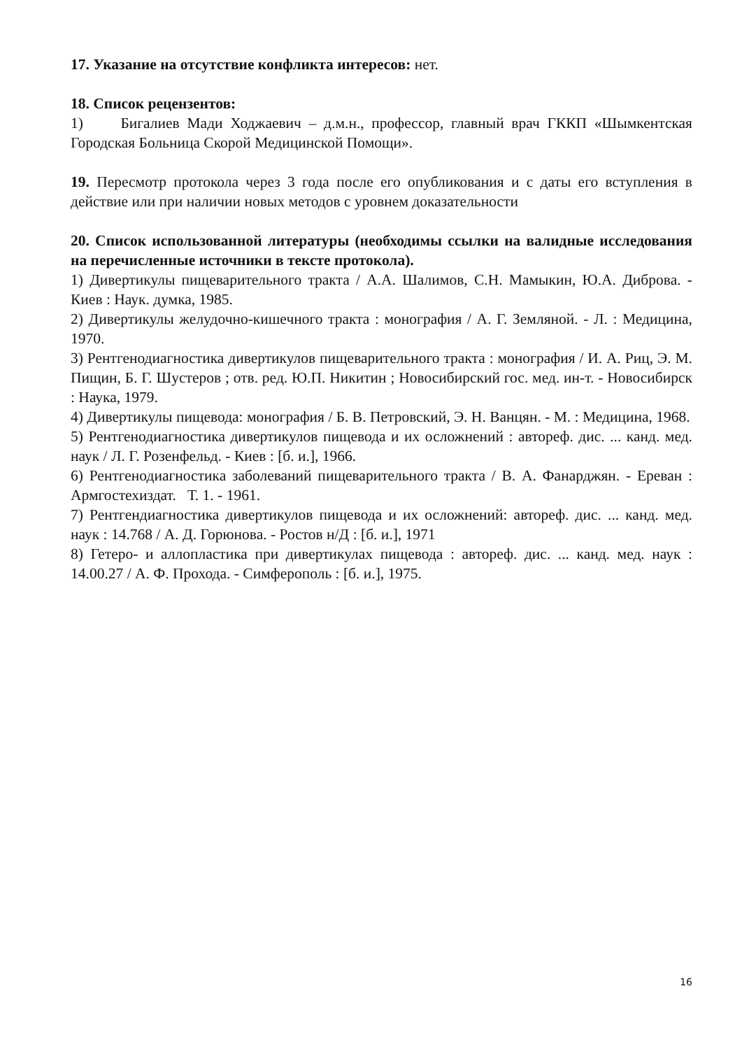17. Указание на отсутствие конфликта интересов: нет.
18. Список рецензентов:
1) Бигалиев Мади Ходжаевич – д.м.н., профессор, главный врач ГККП «Шымкентская Городская Больница Скорой Медицинской Помощи».
19. Пересмотр протокола через 3 года после его опубликования и с даты его вступления в действие или при наличии новых методов с уровнем доказательности
20. Список использованной литературы (необходимы ссылки на валидные исследования на перечисленные источники в тексте протокола).
1) Дивертикулы пищеварительного тракта / А.А. Шалимов, С.Н. Мамыкин, Ю.А. Диброва. - Киев : Наук. думка, 1985.
2) Дивертикулы желудочно-кишечного тракта : монография / А. Г. Земляной. - Л. : Медицина, 1970.
3) Рентгенодиагностика дивертикулов пищеварительного тракта : монография / И. А. Риц, Э. М. Пищин, Б. Г. Шустеров ; отв. ред. Ю.П. Никитин ; Новосибирский гос. мед. ин-т. - Новосибирск : Наука, 1979.
4) Дивертикулы пищевода: монография / Б. В. Петровский, Э. Н. Ванцян. - М. : Медицина, 1968.
5) Рентгенодиагностика дивертикулов пищевода и их осложнений : автореф. дис. ... канд. мед. наук / Л. Г. Розенфельд. - Киев : [б. и.], 1966.
6) Рентгенодиагностика заболеваний пищеварительного тракта / В. А. Фанарджян. - Ереван : Армгостехиздат. Т. 1. - 1961.
7) Рентгендиагностика дивертикулов пищевода и их осложнений: автореф. дис. ... канд. мед. наук : 14.768 / А. Д. Горюнова. - Ростов н/Д : [б. и.], 1971
8) Гетеро- и аллопластика при дивертикулах пищевода : автореф. дис. ... канд. мед. наук : 14.00.27 / А. Ф. Прохода. - Симферополь : [б. и.], 1975.
16